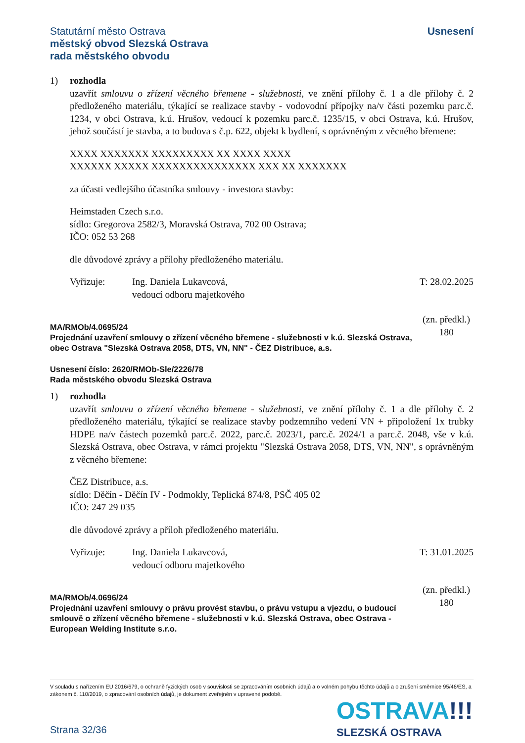Statutární město Ostrava
městský obvod Slezská Ostrava
rada městského obvodu
Usnesení
1) rozhodla
uzavřít smlouvu o zřízení věcného břemene - služebnosti, ve znění přílohy č. 1 a dle přílohy č. 2 předloženého materiálu, týkající se realizace stavby - vodovodní přípojky na/v části pozemku parc.č. 1234, v obci Ostrava, k.ú. Hrušov, vedoucí k pozemku parc.č. 1235/15, v obci Ostrava, k.ú. Hrušov, jehož součástí je stavba, a to budova s č.p. 622, objekt k bydlení, s oprávněným z věcného břemene:
XXXX XXXXXXX XXXXXXXXX XX XXXX XXXX
XXXXXX XXXXX XXXXXXXXXXXXXXX XXX XX XXXXXXX
za účasti vedlejšího účastníka smlouvy - investora stavby:
Heimstaden Czech s.r.o.
sídlo: Gregorova 2582/3, Moravská Ostrava, 702 00 Ostrava;
IČO: 052 53 268
dle důvodové zprávy a přílohy předloženého materiálu.
Vyřizuje: Ing. Daniela Lukavcová,
vedoucí odboru majetkového
T: 28.02.2025
MA/RMOb/4.0695/24
Projednání uzavření smlouvy o zřízení věcného břemene - služebnosti v k.ú. Slezská Ostrava, obec Ostrava "Slezská Ostrava 2058, DTS, VN, NN" - ČEZ Distribuce, a.s.
(zn. předkl.)
180
Usnesení číslo: 2620/RMOb-Sle/2226/78
Rada městského obvodu Slezská Ostrava
1) rozhodla
uzavřít smlouvu o zřízení věcného břemene - služebnosti, ve znění přílohy č. 1 a dle přílohy č. 2 předloženého materiálu, týkající se realizace stavby podzemního vedení VN + připoložení 1x trubky HDPE na/v částech pozemků parc.č. 2022, parc.č. 2023/1, parc.č. 2024/1 a parc.č. 2048, vše v k.ú. Slezská Ostrava, obec Ostrava, v rámci projektu "Slezská Ostrava 2058, DTS, VN, NN", s oprávněným z věcného břemene:
ČEZ Distribuce, a.s.
sídlo: Děčín - Děčín IV - Podmokly, Teplická 874/8, PSČ 405 02
IČO: 247 29 035
dle důvodové zprávy a příloh předloženého materiálu.
Vyřizuje: Ing. Daniela Lukavcová,
vedoucí odboru majetkového
T: 31.01.2025
MA/RMOb/4.0696/24
Projednání uzavření smlouvy o právu provést stavbu, o právu vstupu a vjezdu, o budoucí smlouvě o zřízení věcného břemene - služebnosti v k.ú. Slezská Ostrava, obec Ostrava - European Welding Institute s.r.o.
(zn. předkl.)
180
V souladu s nařízením EU 2016/679, o ochraně fyzických osob v souvislosti se zpracováním osobních údajů a o volném pohybu těchto údajů a o zrušení směrnice 95/46/ES, a zákonem č. 110/2019, o zpracování osobních údajů, je dokument zveřejněn v upravené podobě.
Strana 32/36
OSTRAVA!!!
SLEZSKÁ OSTRAVA